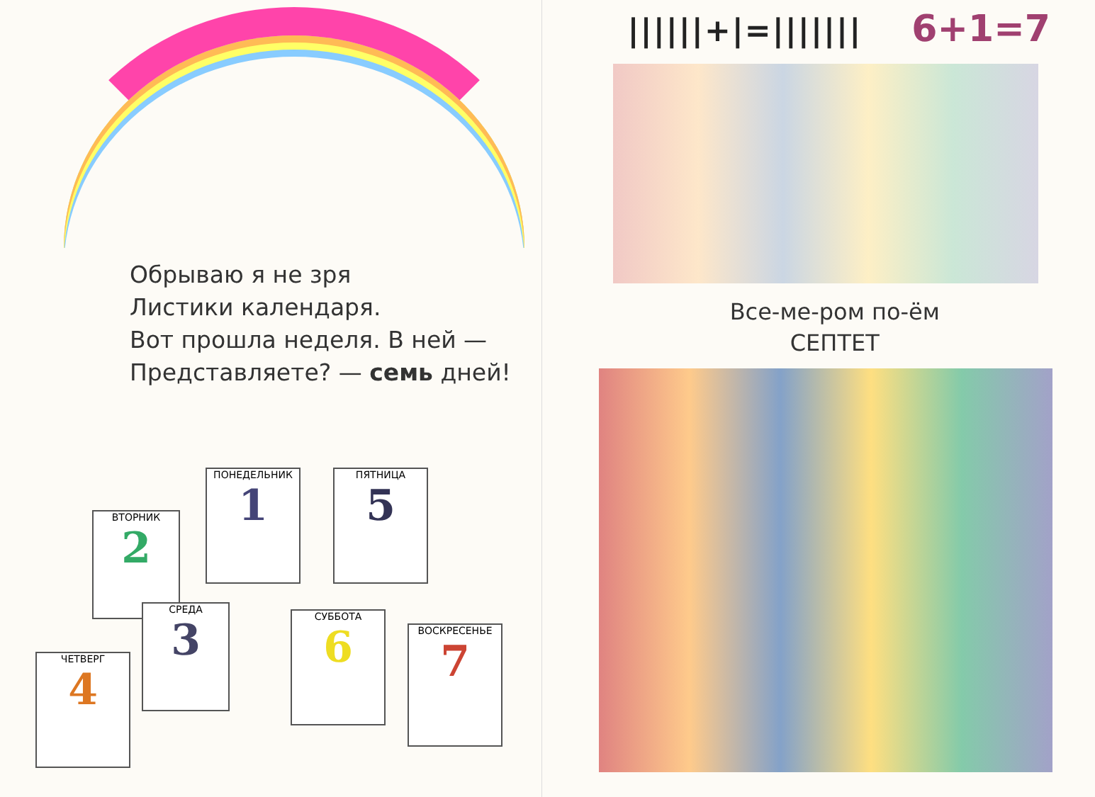Обрываю я не зря
Листики календаря.
Вот прошла неделя. В ней —
Представляете? — семь дней!
ПОНЕДЕЛЬНИК
1
ВТОРНИК
2
ПЯТНИЦА
5
СРЕДА
3
ЧЕТВЕРГ
4
СУББОТА
6
ВОСКРЕСЕНЬЕ
7
||||||+|=||||||| 6+1=7
Все-ме-ром по-ём
СЕПТЕТ